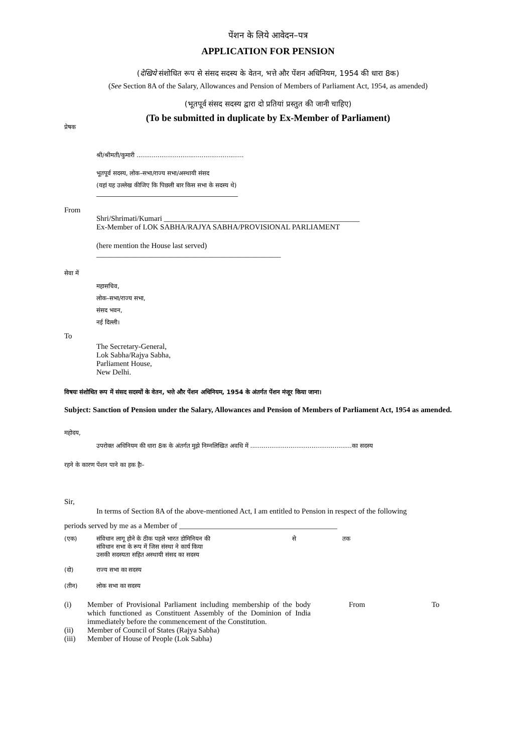पेंशन के लिये आवेदन–पत्र
APPLICATION FOR PENSION
(देखिये संशोधित रूप से संसद सदस्य के वेतन, भत्ते और पेंशन अधिनियम, 1954 की धारा 8क)
(See Section 8A of the Salary, Allowances and Pension of Members of Parliament Act, 1954, as amended)
(भूतपूर्व संसद सदस्य द्वारा दो प्रतियां प्रस्तुत की जानी चाहिए)
(To be submitted in duplicate by Ex-Member of Parliament)
प्रेषक
श्री/श्रीमती/कुमारी ........................................................
भूतपूर्व सदस्य, लोक–सभा/राज्य सभा/अस्थायी संसद
(यहां यह उल्लेख कीजिए कि पिछली बार किस सभा के सदस्य थे)
_______________________________________________
From
Shri/Shrimati/Kumari ____________________________________________________
Ex-Member of LOK SABHA/RAJYA SABHA/PROVISIONAL PARLIAMENT
(here mention the House last served)
_________________________________________________
सेवा में
महासचिव,
लोक–सभा/राज्य सभा,
संसद भवन,
नई दिल्ली।
To
The Secretary-General,
Lok Sabha/Rajya Sabha,
Parliament House,
New Delhi.
विषयः संशोधित रूप में संसद सदस्यों के वेतन, भत्ते और पेंशन अधिनियम, 1954 के अंतर्गत पेंशन मंजूर किया जाना।
Subject: Sanction of Pension under the Salary, Allowances and Pension of Members of Parliament Act, 1954 as amended.
महोदय,
उपरोक्त अधिनियम की धारा 8क के अंतर्गत मुझे निम्नलिखित अवधि में .....................................................का सदस्य
रहने के कारण पेंशन पाने का हक हैः–
Sir,
In terms of Section 8A of the above-mentioned Act, I am entitled to Pension in respect of the following
periods served by me as a Member of __________________________________________
(एक) संविधान लागू होने के ठीक पहले भारत डोमिनियन की
संविधान सभा के रूप में जिस संस्था ने कार्य किया
उसकी सदस्यता सहित अस्थायी संसद का सदस्य से तक
(दो) राज्य सभा का सदस्य
(तीन) लोक सभा का सदस्य
(i) Member of Provisional Parliament including membership of the body which functioned as Constituent Assembly of the Dominion of India immediately before the commencement of the Constitution. From To
(ii) Member of Council of States (Rajya Sabha)
(iii) Member of House of People (Lok Sabha)